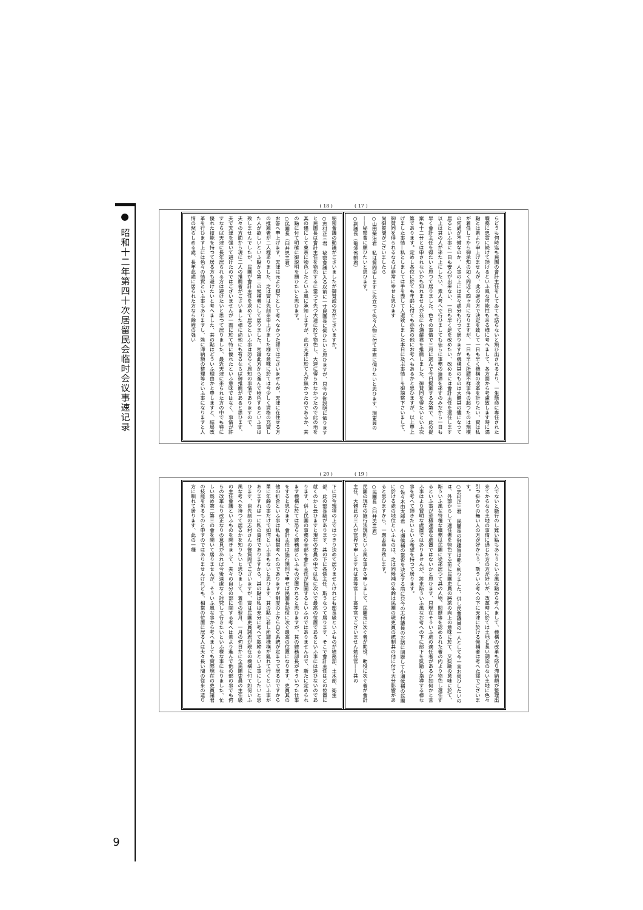昭和十二年第四十次居留民会临时会议事速记录
9
( 17 ) ( 18 )
らどうも何時迄も民團の會計主任をしてゐても詰らないと飛び出されるより、一生懸命に専任された職務に忠實に続けて頂けるといふ風な可能性もある様に考へまして、各方面から考慮致します時に満點とは素より申上げませんが、此の邊の方で決定を致して一日も早く機構の改革を計りたい、實は私が着任してから御承知の如く問近く四ヶ月になりますが、一日も早く所謂不祥事件の起つたのは規模の何處が不備なのか、人事の上には夫々處分も行つて居りますが機構其のものは大體其の儘になつて居るといふ事に一日も安心が出来ない、一日も早く是を改めたい、改めるには會計主任を選任します以上は其の人が來た上にしたい、素人考へで行ひましても徒らに事務の澁滞を來すのみだから一日も早く會計主任を得たいと思つて居りました、色々の事情で三月に選んで今日提案する次第で、此の提案も十二分とは申されないかも知れませんが茲に小瀬嚴君を推薦しました、御賛同を得たいといふ次第であります。定めし各位に於ても年齢に付ても亦其の他にお考へもあるかと思ひますが、以上申上げました事情—私としましては手を盡して人選致しました本日に及ぶ事情—を御諒察下さいまして、御賛同を得られるならば非常に幸せと思ひます
尙御質問がございましたら
○山田榮治君　私は質問申しますに先立つて色々人物に付て率直に伺ひたいと思ひます、現吏員の
——秘密會に願ひたいと思ひます。
○副議長（龜澤省朝君）
秘密會議の動議がございましたが御賛成の方がございますか。
○志村正三君　秘密會議に入る以前に一寸民團長に伺ひたいと思ひますが、只今の御説明に依りますと民團長は會計主任を物色するに當つて先づ大連に於て物色し、大連に得られなかつたので此の地を其の儘にして東京に物色したといふ風に承知しますが、此の天津に於て人が無かつたのであるか、其の點に付て明確に御説明を願ひたいと思ひます。
○民團長（臼井忠三君）
お答へ申上げます、天津は元より脚下として考へなかつた譯ではございませんが、天津に在住せる方の推薦者が二人程ありました、之は實は先刻來申上げました様な意味に於ては今少しく資格の充實した人が欲しいといふ點から第二の候補者にして居りました、勿論此方から進んで物色するといふ事は致しませんでしたが、民團が會計主任を求めて居るといふ事は恐らく周知の事情でありますので、夫々の方面から現に二人の推薦者がございました様に尙他にも有るならば御推薦があると思ひます、夫で天津を强いて避けたのではございませんが一面に於て特に優れたといふ意味ではなく、事情が許すならば天津に長年居られる方は避けたいと思つて居りました、最近天津に來られた方の中でも特に優れた技能を持つて居る方も避けたいと考へました、其の點はどういふ理由かと申しますと、結局改革を行ひます上には色々の情實といふ事もありますし、殊に滯納額の整理等といふ事になりますと人情の然らしめる處、長年此處に居られた方なら餘程の强い
( 19 ) ( 20 )
人でないと斷行のし難い點もあらうといふ風な點から考へまして、機構の改革も怒り滯納額が整理出來てからなら土地の事情に通じた方の方が好いが、改革時に於ては土地と長い調染のない土地に色々引つ掛かりの無い人の方が好からう、斯ういふ考への下に天津に於ける候補者は考へた譯でございます。
○志村正三君　民團長の御趣旨は能く判りました、併し民會議員の一人として今一言お伺ひしたいのは、外部からして適任者を物色する前に民團吏員の將來の向上の意味に於て、又奬勵の意味に於て、斯ういふ風な特種な職務は民團に從來居つて其の人物、閲歴等を認められた者の内より物色し選任するといふ事が至極適當な處置ではないかと思ひます、只現在そういふ處の適任者があるか如何かと言ふ事はより賢明な處置ではありませんが、將來斯ういふ風なお考への下に部下を奬勵し指導する様な事を考へて頂きたいといふ希望を持つて居ります。
○佐々木由太郎君　小瀬候補の當否を決定する前に只今の志村議員のお話に關聯して小瀬候補の民團に於ける處の地位といふものは、之は同候補の年齢は民團の現吏員の統制其の他に付て大分影響があると思ひますから、一應お尋ね致します。
○民團長（臼井忠三君）
民團の現在の施行法規則といふ風な事から申しまして、民團長に次ぐ者が助役、助役に次ぐ者が會計主任、大體此の三人が官界で申しますれば高等官——高等官でございません勅任官——其の
下に只今規程の上ではつきり決めて居りませんけれども部長級といふものが總務部、土木部、衛生部、此の部長級があります、其の下に各係主任、斯うなつて居ります、そこで會計主任はどの位置に就くのかと云ひますと現在の吏員の中では私に次いで最高の位置であるといふ事には違ひないのであります、併し民團の事務の全部を會計主任が指圖するといふのではありませんので、新たに定められます機構に於ては恐らく總務部といふものが置かれると思ひますが、其の總務部長がそういつた仕事をすると思ひます、會計主任は施行規則で申せば民團長助役に次ぐ最高の位置になります、吏員其の他の折合といふ事は私も相當考へたのでありますが制度の上から自ら系統が定まつて居るのですから單に年齢の事だけで如何といふ事もないと思ひます、其の點に若し所謂機構が亂れて行くといふ事がありますれば一に私の責任でありますから、其の點は私は充分に考へて取締るといふ事にしたいと思ひます、尙先刻の志村さんの御質問でございますが、實は民團吏員諸君が現在の機構に付て如何いふ風な考へを持つて居るかを知りたいと思ひまして、着任の翌月、一月の何日かに全民團吏員の主任級の主任會議といふものを開きまして、夫々の自分の部に關する考へは素より進んで他の部の事でも何らの改革なり改正なりの意見があれば今後遠慮なく討究して行きたいといふ様な事になりました、忙しい爲め第二第三の會を開いて居りませんが、そういふ風な事から考へましても實際現在の吏員諸君の技能を劣るものと申すのではありませんけれども、相當の位置に居る人は夫々長い間の從來の遣り方に馴れて居ります、此の一種